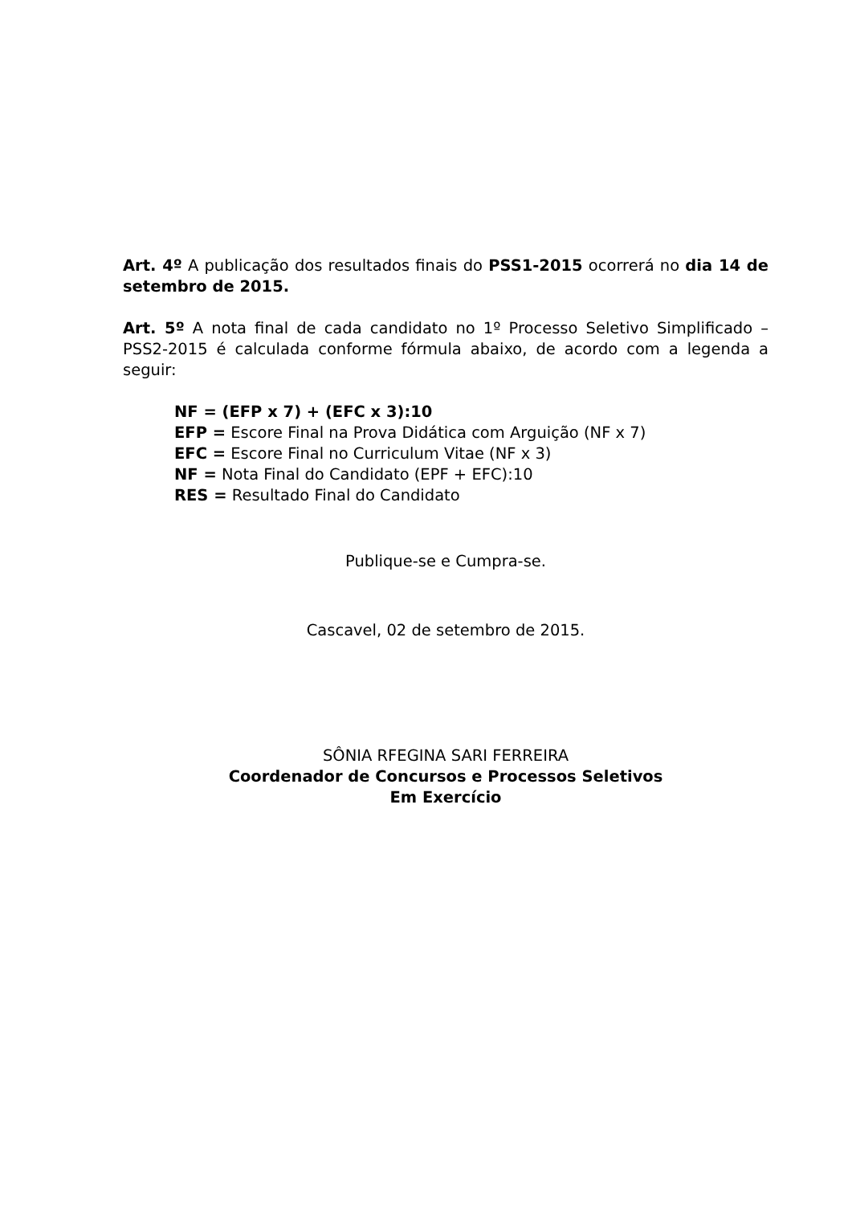Art. 4º A publicação dos resultados finais do PSS1-2015 ocorrerá no dia 14 de setembro de 2015.
Art. 5º A nota final de cada candidato no 1º Processo Seletivo Simplificado – PSS2-2015 é calculada conforme fórmula abaixo, de acordo com a legenda a seguir:
NF = (EFP x 7) + (EFC x 3):10
EFP = Escore Final na Prova Didática com Arguição (NF x 7)
EFC = Escore Final no Curriculum Vitae (NF x 3)
NF = Nota Final do Candidato (EPF + EFC):10
RES = Resultado Final do Candidato
Publique-se e Cumpra-se.
Cascavel, 02 de setembro de 2015.
SÔNIA RFEGINA SARI FERREIRA
Coordenador de Concursos e Processos Seletivos
Em Exercício